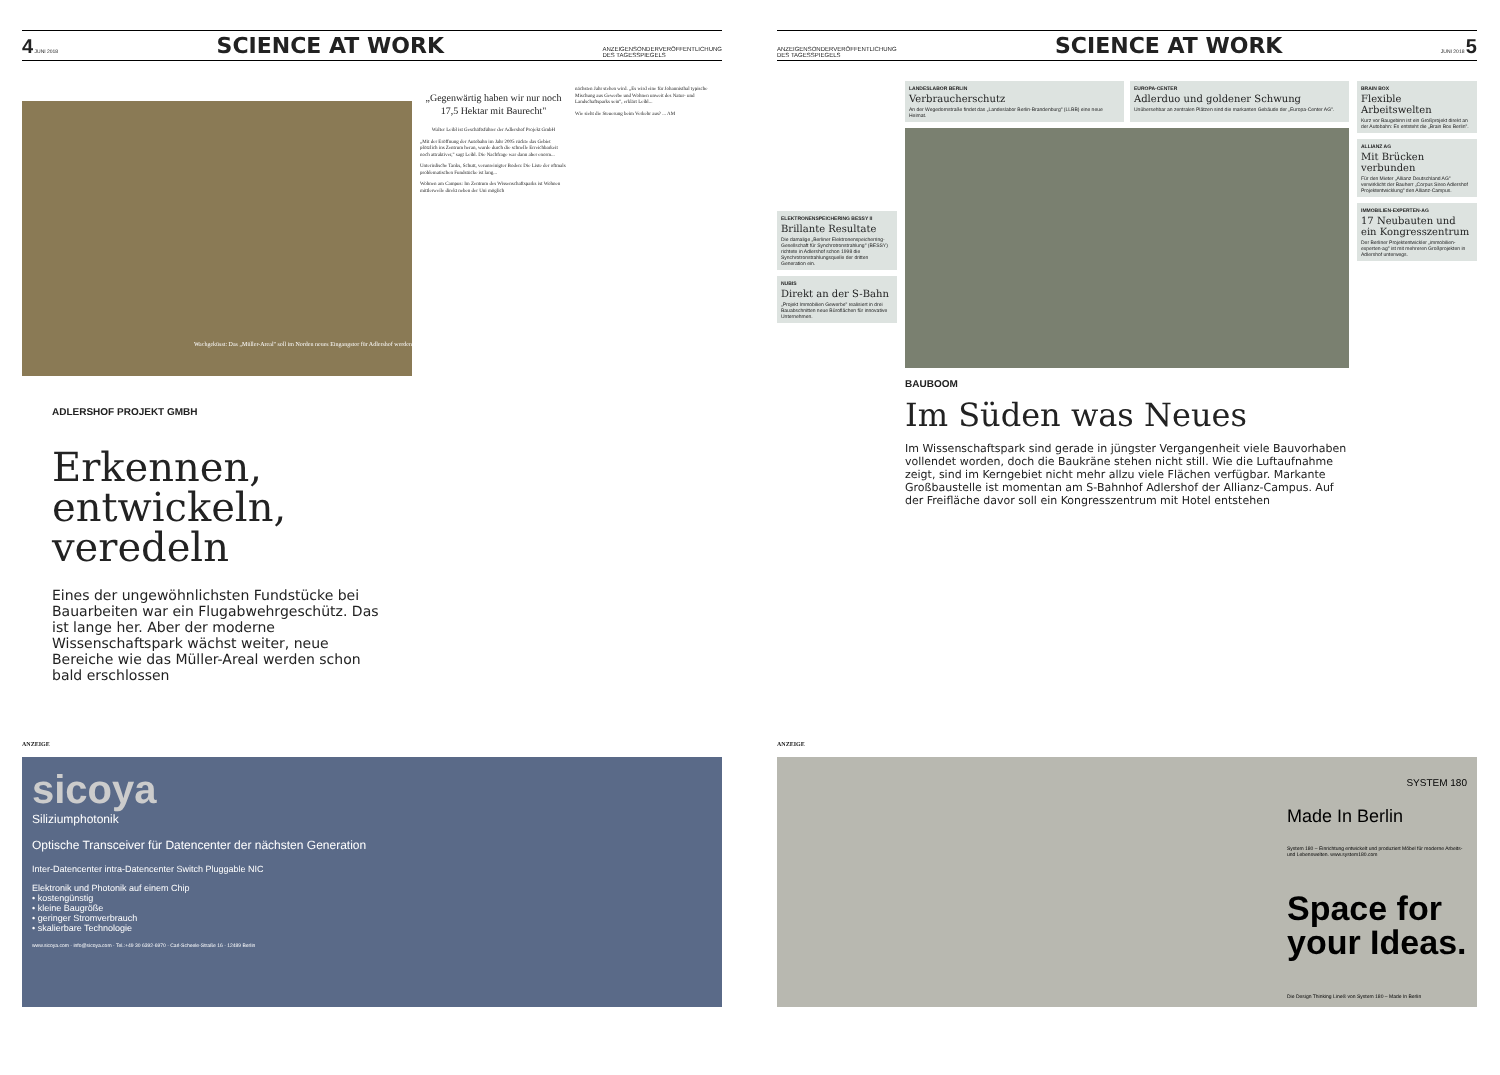4 JUNI 2018
SCIENCE AT WORK
ANZEIGENSONDERVERÖFFENTLICHUNG
DES TAGESSPIEGELS
Wachgeküsst: Das „Müller-Areal" soll im Norden neues Eingangstor für Adlershof werden
ADLERSHOF PROJEKT GMBH
Erkennen,
entwickeln,
veredeln
Eines der ungewöhnlichsten Fundstücke bei Bauarbeiten war ein Flugabwehrgeschütz. Das ist lange her. Aber der moderne Wissenschaftspark wächst weiter, neue Bereiche wie das Müller-Areal werden schon bald erschlossen
„Gegenwärtig haben wir nur noch 17,5 Hektar mit Baurecht"
Walter Leibl ist Geschäftsführer der Adlershof Projekt GmbH
„Mit der Eröffnung der Autobahn im Jahr 2005 rückte das Gebiet plötzlich ins Zentrum heran, wurde durch die schnelle Erreichbarkeit noch attraktiver," sagt Leibl. Die Nachfrage war dann aber enorm...
Unterirdische Tanks, Schutt, verunreinigter Boden: Die Liste der oftmals problematischen Fundstücke ist lang...
Wohnen am Campus: Im Zentrum des Wissenschaftsparks ist Wohnen mittlerweile direkt neben der Uni möglich
nächsten Jahr stehen wird. „Es wird eine für Johannisthal typische Mischung aus Gewerbe und Wohnen unweit des Natur- und Landschaftsparks sein", erklärt Leibl...
Wie sieht die Steuerung beim Verkehr aus? ... AM
ANZEIGE
sicoya
Siliziumphotonik
Optische Transceiver für Datencenter der nächsten Generation
Inter-Datencenter intra-Datencenter Switch Pluggable NIC
Elektronik und Photonik auf einem Chip
• kostengünstig
• kleine Baugröße
• geringer Stromverbrauch
• skalierbare Technologie
www.sicoya.com · info@sicoya.com · Tel.:+49 30 6392-6970 · Carl-Scheele-Straße 16 · 12489 Berlin
ANZEIGENSONDERVERÖFFENTLICHUNG
DES TAGESSPIEGELS
SCIENCE AT WORK
JUNI 2018 5
ELEKTRONENSPEICHERING BESSY II
Brillante Resultate
Die damalige „Berliner Elektronenspeicherring-Gesellschaft für Synchrotronstrahlung" (BESSY) richtete in Adlershof schon 1998 die Synchrotronstrahlungsquelle der dritten Generation ein.
NUBIS
Direkt an der S-Bahn
„Projekt Immobilien Gewerbe" realisiert in drei Bauabschnitten neue Büroflächen für innovative Unternehmen.
LANDESLABOR BERLIN
Verbraucherschutz
An der Wegedornstraße findet das „Landeslabor Berlin-Brandenburg" (LLBB) eine neue Heimat.
EUROPA-CENTER
Adlerduo und goldener Schwung
Unübersehbar an zentralen Plätzen sind die markanten Gebäude der „Europa-Center AG".
BAUBOOM
Im Süden was Neues
Im Wissenschaftspark sind gerade in jüngster Vergangenheit viele Bauvorhaben vollendet worden, doch die Baukräne stehen nicht still. Wie die Luftaufnahme zeigt, sind im Kerngebiet nicht mehr allzu viele Flächen verfügbar. Markante Großbaustelle ist momentan am S-Bahnhof Adlershof der Allianz-Campus. Auf der Freifläche davor soll ein Kongresszentrum mit Hotel entstehen
BRAIN BOX
Flexible Arbeitswelten
Kurz vor Baugebinn ist ein Großprojekt direkt an der Autobahn: Es entsteht die „Brain Box Berlin".
ALLIANZ AG
Mit Brücken verbunden
Für den Mieter „Allianz Deutschland AG" verwirklicht der Bauherr „Corpus Sireo Adlershof Projektentwicklung" den Allianz-Campus.
IMMOBILIEN-EXPERTEN-AG
17 Neubauten und ein Kongresszentrum
Der Berliner Projektentwickler „immobilien-experten-ag" ist mit mehreren Großprojekten in Adlershof unterwegs.
ANZEIGE
SYSTEM 180
Made In Berlin
System 180 – Einrichtung entwickelt und produziert Möbel für moderne Arbeits- und Lebenswelten. www.system180.com
Space for your Ideas.
Die Design Thinking Line® von System 180 – Made In Berlin